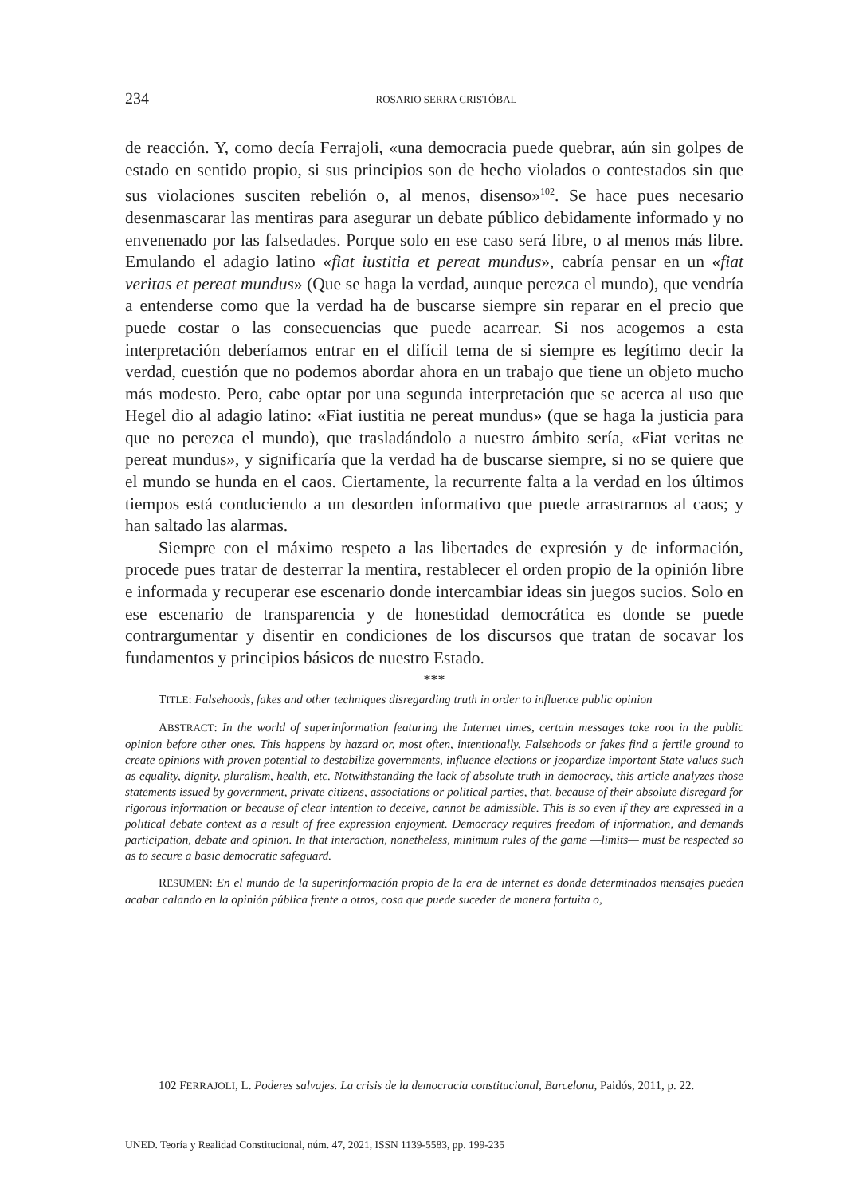234 ROSARIO SERRA CRISTÓBAL
de reacción. Y, como decía Ferrajoli, «una democracia puede quebrar, aún sin golpes de estado en sentido propio, si sus principios son de hecho violados o contestados sin que sus violaciones susciten rebelión o, al menos, disenso»<sup>102</sup>. Se hace pues necesario desenmascarar las mentiras para asegurar un debate público debidamente informado y no envenenado por las falsedades. Porque solo en ese caso será libre, o al menos más libre. Emulando el adagio latino «fiat iustitia et pereat mundus», cabría pensar en un «fiat veritas et pereat mundus» (Que se haga la verdad, aunque perezca el mundo), que vendría a entenderse como que la verdad ha de buscarse siempre sin reparar en el precio que puede costar o las consecuencias que puede acarrear. Si nos acogemos a esta interpretación deberíamos entrar en el difícil tema de si siempre es legítimo decir la verdad, cuestión que no podemos abordar ahora en un trabajo que tiene un objeto mucho más modesto. Pero, cabe optar por una segunda interpretación que se acerca al uso que Hegel dio al adagio latino: «Fiat iustitia ne pereat mundus» (que se haga la justicia para que no perezca el mundo), que trasladándolo a nuestro ámbito sería, «Fiat veritas ne pereat mundus», y significaría que la verdad ha de buscarse siempre, si no se quiere que el mundo se hunda en el caos. Ciertamente, la recurrente falta a la verdad en los últimos tiempos está conduciendo a un desorden informativo que puede arrastrarnos al caos; y han saltado las alarmas.
Siempre con el máximo respeto a las libertades de expresión y de información, procede pues tratar de desterrar la mentira, restablecer el orden propio de la opinión libre e informada y recuperar ese escenario donde intercambiar ideas sin juegos sucios. Solo en ese escenario de transparencia y de honestidad democrática es donde se puede contrargumentar y disentir en condiciones de los discursos que tratan de socavar los fundamentos y principios básicos de nuestro Estado.
***
TITLE: Falsehoods, fakes and other techniques disregarding truth in order to influence public opinion
ABSTRACT: In the world of superinformation featuring the Internet times, certain messages take root in the public opinion before other ones. This happens by hazard or, most often, intentionally. Falsehoods or fakes find a fertile ground to create opinions with proven potential to destabilize governments, influence elections or jeopardize important State values such as equality, dignity, pluralism, health, etc. Notwithstanding the lack of absolute truth in democracy, this article analyzes those statements issued by government, private citizens, associations or political parties, that, because of their absolute disregard for rigorous information or because of clear intention to deceive, cannot be admissible. This is so even if they are expressed in a political debate context as a result of free expression enjoyment. Democracy requires freedom of information, and demands participation, debate and opinion. In that interaction, nonetheless, minimum rules of the game —limits— must be respected so as to secure a basic democratic safeguard.
RESUMEN: En el mundo de la superinformación propio de la era de internet es donde determinados mensajes pueden acabar calando en la opinión pública frente a otros, cosa que puede suceder de manera fortuita o,
102 FERRAJOLI, L. Poderes salvajes. La crisis de la democracia constitucional, Barcelona, Paidós, 2011, p. 22.
UNED. Teoría y Realidad Constitucional, núm. 47, 2021, ISSN 1139-5583, pp. 199-235